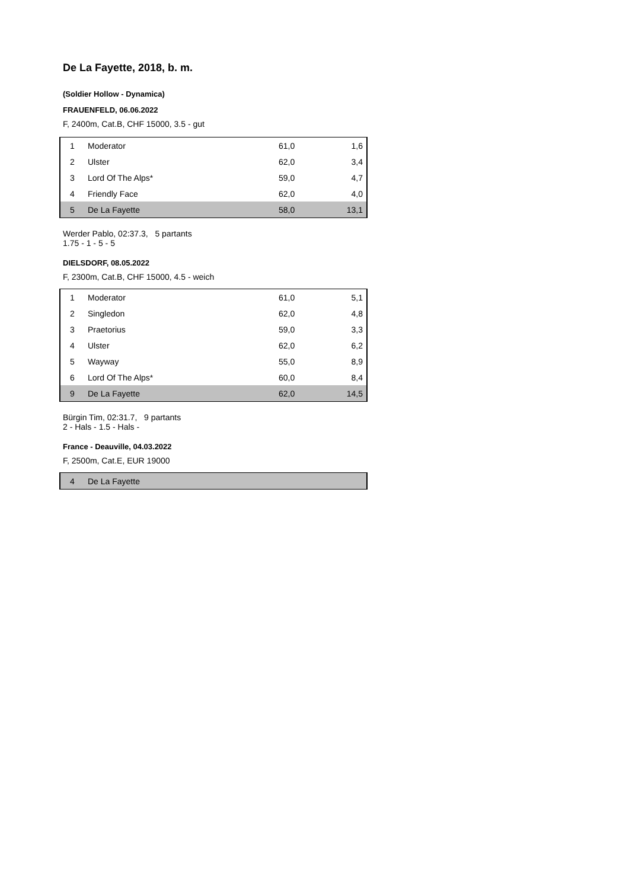De La Fayette, 2018, b. m.
(Soldier Hollow - Dynamica)
FRAUENFELD, 06.06.2022
F, 2400m, Cat.B, CHF 15000, 3.5 - gut
| 1 | Moderator | 61,0 | 1,6 |
| 2 | Ulster | 62,0 | 3,4 |
| 3 | Lord Of The Alps* | 59,0 | 4,7 |
| 4 | Friendly Face | 62,0 | 4,0 |
| 5 | De La Fayette | 58,0 | 13,1 |
Werder Pablo, 02:37.3, 5 partants
1.75 - 1 - 5 - 5
DIELSDORF, 08.05.2022
F, 2300m, Cat.B, CHF 15000, 4.5 - weich
| 1 | Moderator | 61,0 | 5,1 |
| 2 | Singledon | 62,0 | 4,8 |
| 3 | Praetorius | 59,0 | 3,3 |
| 4 | Ulster | 62,0 | 6,2 |
| 5 | Wayway | 55,0 | 8,9 |
| 6 | Lord Of The Alps* | 60,0 | 8,4 |
| 9 | De La Fayette | 62,0 | 14,5 |
Bürgin Tim, 02:31.7, 9 partants
2 - Hals - 1.5 - Hals -
France - Deauville, 04.03.2022
F, 2500m, Cat.E, EUR 19000
| 4 | De La Fayette |